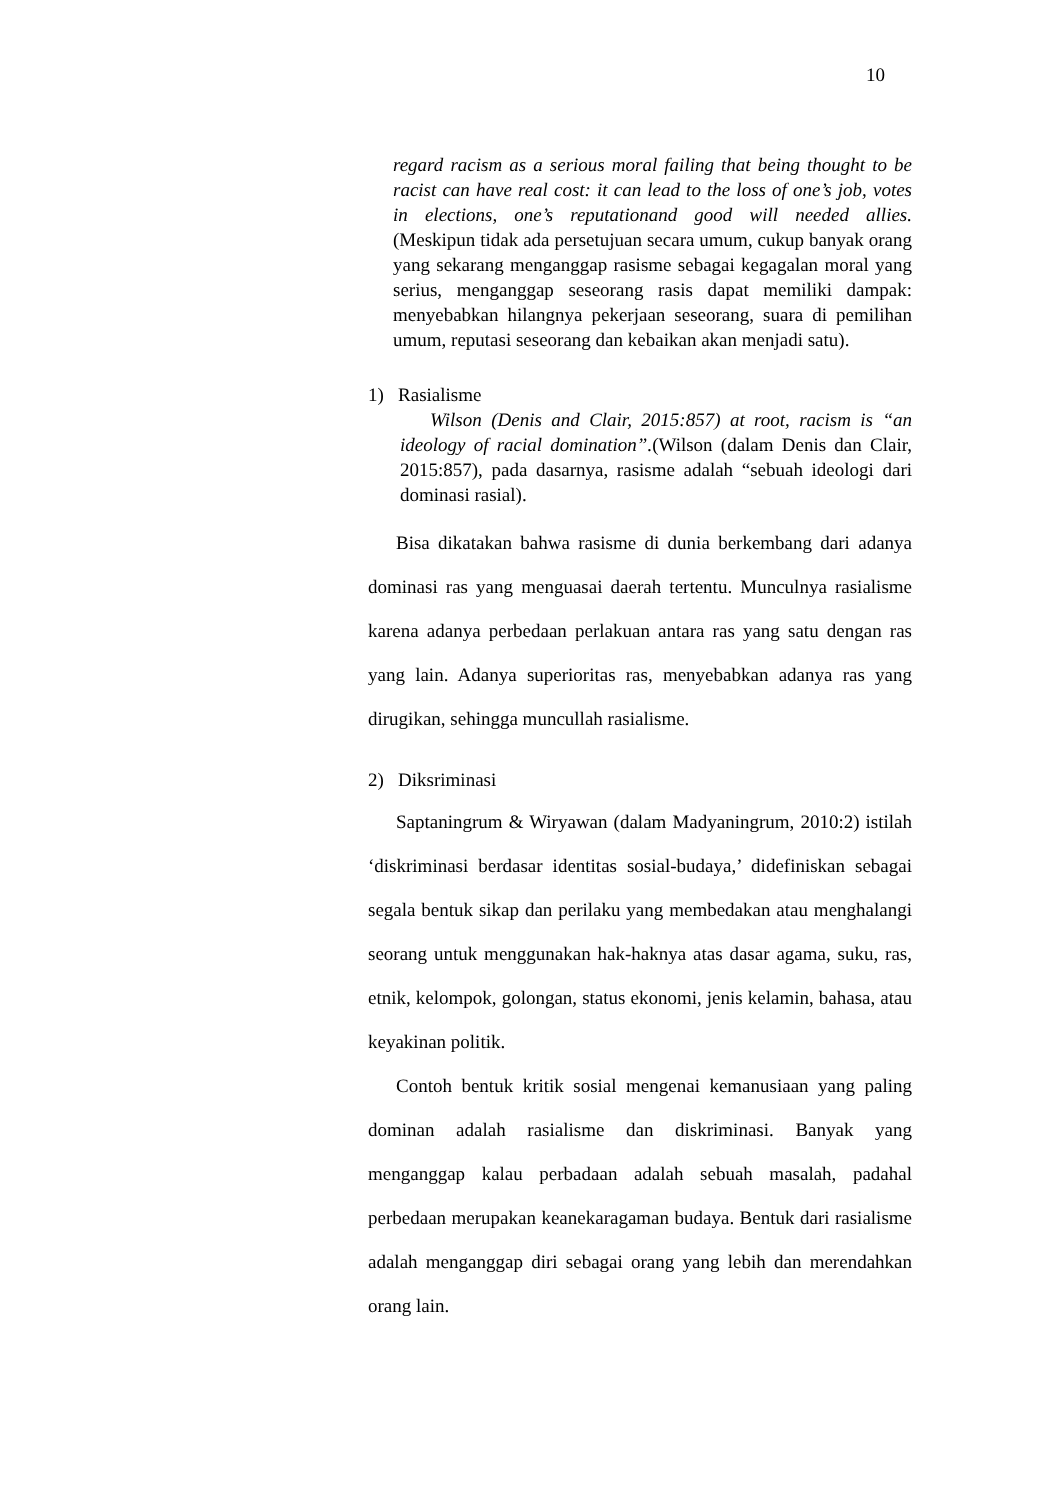10
regard racism as a serious moral failing that being thought to be racist can have real cost: it can lead to the loss of one’s job, votes in elections, one’s reputationand good will needed allies. (Meskipun tidak ada persetujuan secara umum, cukup banyak orang yang sekarang menganggap rasisme sebagai kegagalan moral yang serius, menganggap seseorang rasis dapat memiliki dampak: menyebabkan hilangnya pekerjaan seseorang, suara di pemilihan umum, reputasi seseorang dan kebaikan akan menjadi satu).
1) Rasialisme
Wilson (Denis and Clair, 2015:857) at root, racism is “an ideology of racial domination”.(Wilson (dalam Denis dan Clair, 2015:857), pada dasarnya, rasisme adalah “sebuah ideologi dari dominasi rasial).
Bisa dikatakan bahwa rasisme di dunia berkembang dari adanya dominasi ras yang menguasai daerah tertentu. Munculnya rasialisme karena adanya perbedaan perlakuan antara ras yang satu dengan ras yang lain. Adanya superioritas ras, menyebabkan adanya ras yang dirugikan, sehingga muncullah rasialisme.
2) Diksriminasi
Saptaningrum & Wiryawan (dalam Madyaningrum, 2010:2) istilah ‘diskriminasi berdasar identitas sosial-budaya,’ didefiniskan sebagai segala bentuk sikap dan perilaku yang membedakan atau menghalangi seorang untuk menggunakan hak-haknya atas dasar agama, suku, ras, etnik, kelompok, golongan, status ekonomi, jenis kelamin, bahasa, atau keyakinan politik.
Contoh bentuk kritik sosial mengenai kemanusiaan yang paling dominan adalah rasialisme dan diskriminasi. Banyak yang menganggap kalau perbadaan adalah sebuah masalah, padahal perbedaan merupakan keanekaragaman budaya. Bentuk dari rasialisme adalah menganggap diri sebagai orang yang lebih dan merendahkan orang lain.